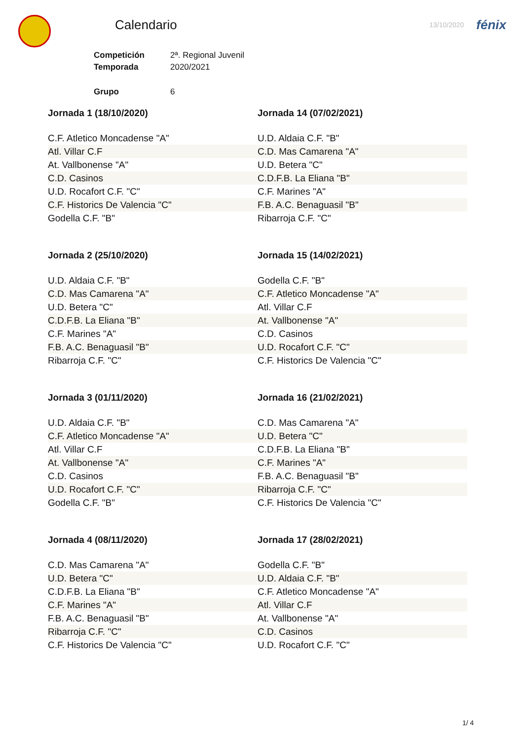Calendario
13/10/2020 fénix
| Competición | 2ª. Regional Juvenil |
| Temporada | 2020/2021 |
| Grupo | 6 |
Jornada 1 (18/10/2020)
| C.F. Atletico Moncadense "A" |
| Atl. Villar C.F |
| At. Vallbonense "A" |
| C.D. Casinos |
| U.D. Rocafort C.F. "C" |
| C.F. Historics De Valencia "C" |
| Godella C.F. "B" |
Jornada 14 (07/02/2021)
| U.D. Aldaia C.F. "B" |
| C.D. Mas Camarena "A" |
| U.D. Betera "C" |
| C.D.F.B. La Eliana "B" |
| C.F. Marines "A" |
| F.B. A.C. Benaguasil "B" |
| Ribarroja C.F. "C" |
Jornada 2 (25/10/2020)
| U.D. Aldaia C.F. "B" |
| C.D. Mas Camarena "A" |
| U.D. Betera "C" |
| C.D.F.B. La Eliana "B" |
| C.F. Marines "A" |
| F.B. A.C. Benaguasil "B" |
| Ribarroja C.F. "C" |
Jornada 15 (14/02/2021)
| Godella C.F. "B" |
| C.F. Atletico Moncadense "A" |
| Atl. Villar C.F |
| At. Vallbonense "A" |
| C.D. Casinos |
| U.D. Rocafort C.F. "C" |
| C.F. Historics De Valencia "C" |
Jornada 3 (01/11/2020)
| U.D. Aldaia C.F. "B" |
| C.F. Atletico Moncadense "A" |
| Atl. Villar C.F |
| At. Vallbonense "A" |
| C.D. Casinos |
| U.D. Rocafort C.F. "C" |
| Godella C.F. "B" |
Jornada 16 (21/02/2021)
| C.D. Mas Camarena "A" |
| U.D. Betera "C" |
| C.D.F.B. La Eliana "B" |
| C.F. Marines "A" |
| F.B. A.C. Benaguasil "B" |
| Ribarroja C.F. "C" |
| C.F. Historics De Valencia "C" |
Jornada 4 (08/11/2020)
| C.D. Mas Camarena "A" |
| U.D. Betera "C" |
| C.D.F.B. La Eliana "B" |
| C.F. Marines "A" |
| F.B. A.C. Benaguasil "B" |
| Ribarroja C.F. "C" |
| C.F. Historics De Valencia "C" |
Jornada 17 (28/02/2021)
| Godella C.F. "B" |
| U.D. Aldaia C.F. "B" |
| C.F. Atletico Moncadense "A" |
| Atl. Villar C.F |
| At. Vallbonense "A" |
| C.D. Casinos |
| U.D. Rocafort C.F. "C" |
1/ 4